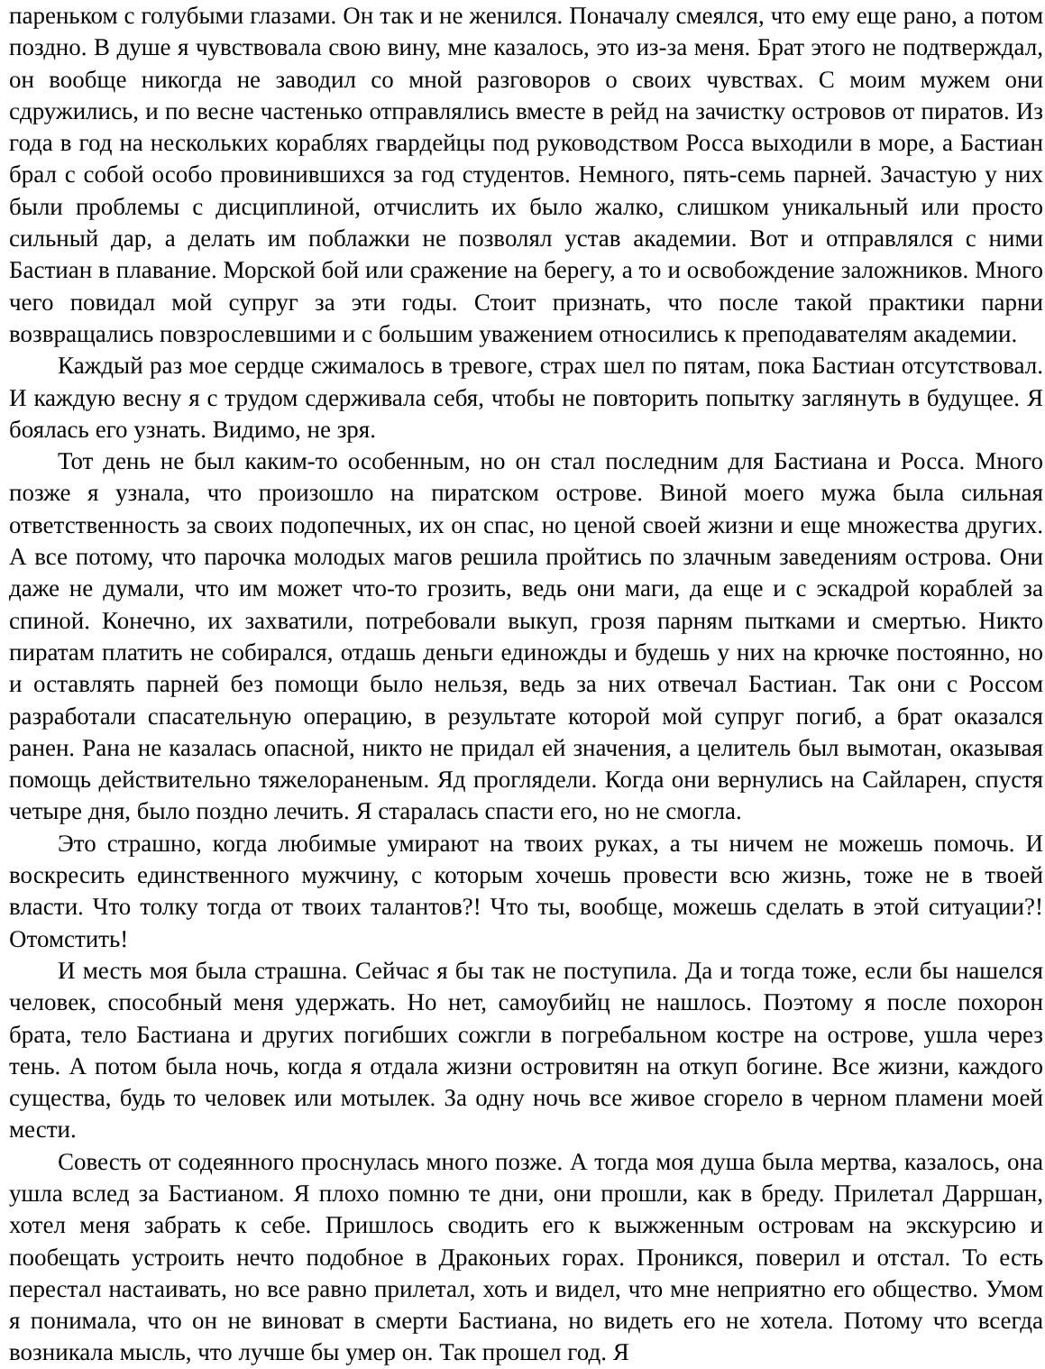пареньком с голубыми глазами. Он так и не женился. Поначалу смеялся, что ему еще рано, а потом поздно. В душе я чувствовала свою вину, мне казалось, это из-за меня. Брат этого не подтверждал, он вообще никогда не заводил со мной разговоров о своих чувствах. С моим мужем они сдружились, и по весне частенько отправлялись вместе в рейд на зачистку островов от пиратов. Из года в год на нескольких кораблях гвардейцы под руководством Росса выходили в море, а Бастиан брал с собой особо провинившихся за год студентов. Немного, пять-семь парней. Зачастую у них были проблемы с дисциплиной, отчислить их было жалко, слишком уникальный или просто сильный дар, а делать им поблажки не позволял устав академии. Вот и отправлялся с ними Бастиан в плавание. Морской бой или сражение на берегу, а то и освобождение заложников. Много чего повидал мой супруг за эти годы. Стоит признать, что после такой практики парни возвращались повзрослевшими и с большим уважением относились к преподавателям академии.
Каждый раз мое сердце сжималось в тревоге, страх шел по пятам, пока Бастиан отсутствовал. И каждую весну я с трудом сдерживала себя, чтобы не повторить попытку заглянуть в будущее. Я боялась его узнать. Видимо, не зря.
Тот день не был каким-то особенным, но он стал последним для Бастиана и Росса. Много позже я узнала, что произошло на пиратском острове. Виной моего мужа была сильная ответственность за своих подопечных, их он спас, но ценой своей жизни и еще множества других. А все потому, что парочка молодых магов решила пройтись по злачным заведениям острова. Они даже не думали, что им может что-то грозить, ведь они маги, да еще и с эскадрой кораблей за спиной. Конечно, их захватили, потребовали выкуп, грозя парням пытками и смертью. Никто пиратам платить не собирался, отдашь деньги единожды и будешь у них на крючке постоянно, но и оставлять парней без помощи было нельзя, ведь за них отвечал Бастиан. Так они с Россом разработали спасательную операцию, в результате которой мой супруг погиб, а брат оказался ранен. Рана не казалась опасной, никто не придал ей значения, а целитель был вымотан, оказывая помощь действительно тяжелораненым. Яд проглядели. Когда они вернулись на Сайларен, спустя четыре дня, было поздно лечить. Я старалась спасти его, но не смогла.
Это страшно, когда любимые умирают на твоих руках, а ты ничем не можешь помочь. И воскресить единственного мужчину, с которым хочешь провести всю жизнь, тоже не в твоей власти. Что толку тогда от твоих талантов?! Что ты, вообще, можешь сделать в этой ситуации?! Отомстить!
И месть моя была страшна. Сейчас я бы так не поступила. Да и тогда тоже, если бы нашелся человек, способный меня удержать. Но нет, самоубийц не нашлось. Поэтому я после похорон брата, тело Бастиана и других погибших сожгли в погребальном костре на острове, ушла через тень. А потом была ночь, когда я отдала жизни островитян на откуп богине. Все жизни, каждого существа, будь то человек или мотылек. За одну ночь все живое сгорело в черном пламени моей мести.
Совесть от содеянного проснулась много позже. А тогда моя душа была мертва, казалось, она ушла вслед за Бастианом. Я плохо помню те дни, они прошли, как в бреду. Прилетал Дарршан, хотел меня забрать к себе. Пришлось сводить его к выжженным островам на экскурсию и пообещать устроить нечто подобное в Драконьих горах. Проникся, поверил и отстал. То есть перестал настаивать, но все равно прилетал, хоть и видел, что мне неприятно его общество. Умом я понимала, что он не виноват в смерти Бастиана, но видеть его не хотела. Потому что всегда возникала мысль, что лучше бы умер он. Так прошел год. Я